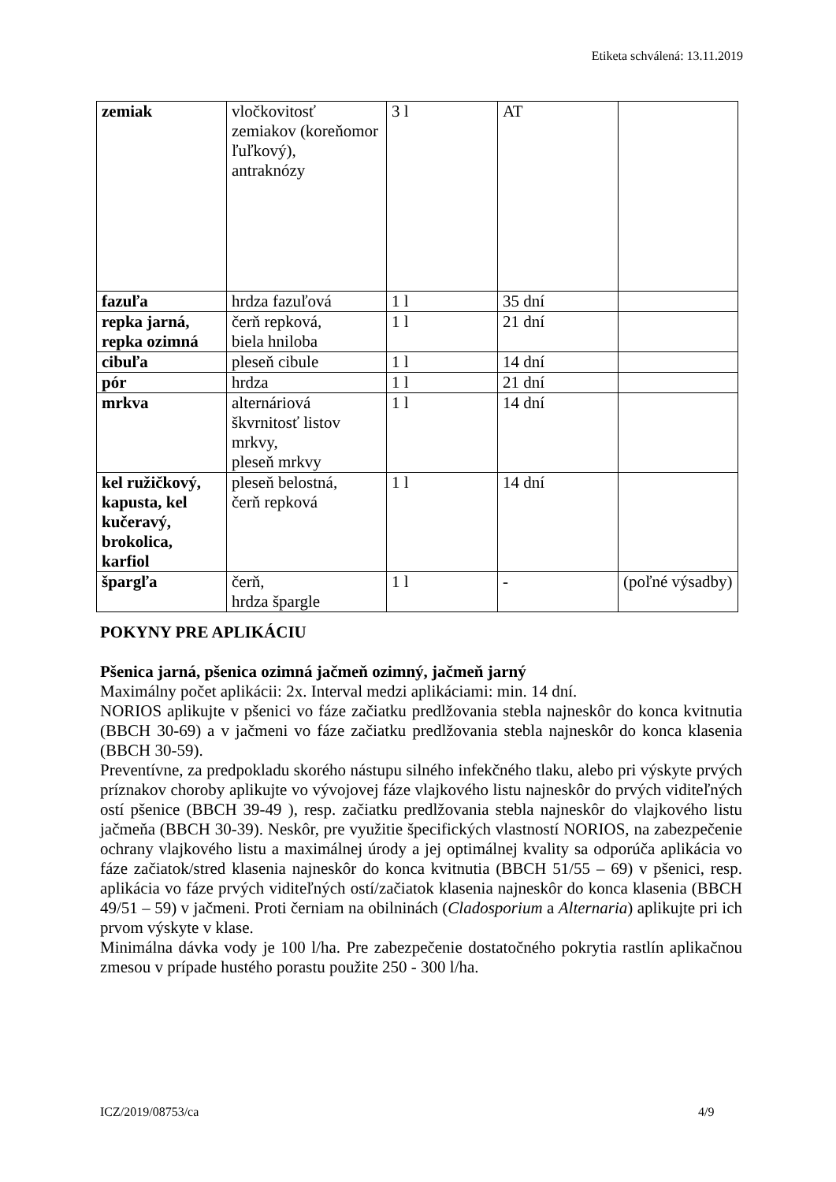Etiketa schválená: 13.11.2019
| zemiak | vločkovitosť zemiakov (koreňomor ľuľkový), antraknózy | 3 l | AT | |
| fazuľa | hrdza fazuľová | 1 l | 35 dní | |
| repka jarná, repka ozimná | čerň repková, biela hniloba | 1 l | 21 dní | |
| cibuľa | pleseň cibule | 1 l | 14 dní | |
| pór | hrdza | 1 l | 21 dní | |
| mrkva | alternáriová škvrnitosť listov mrkvy, pleseň mrkvy | 1 l | 14 dní | |
| kel ružičkový, kapusta, kel kučeravý, brokolica, karfiol | pleseň belostná, čerň repková | 1 l | 14 dní | |
| špargľa | čerň, hrdza špargle | 1 l | - | (poľné výsadby) |
POKYNY PRE APLIKÁCIU
Pšenica jarná, pšenica ozimná jačmeň ozimný, jačmeň jarný
Maximálny počet aplikácii: 2x. Interval medzi aplikáciami: min. 14 dní.
NORIOS aplikujte v pšenici vo fáze začiatku predlžovania stebla najneskôr do konca kvitnutia (BBCH 30-69) a v jačmeni vo fáze začiatku predlžovania stebla najneskôr do konca klasenia (BBCH 30-59).
Preventívne, za predpokladu skorého nástupu silného infekčného tlaku, alebo pri výskyte prvých príznakov choroby aplikujte vo vývojovej fáze vlajkového listu najneskôr do prvých viditeľných ostí pšenice (BBCH 39-49 ), resp. začiatku predlžovania stebla najneskôr do vlajkového listu jačmeňa (BBCH 30-39). Neskôr, pre využitie špecifických vlastností NORIOS, na zabezpečenie ochrany vlajkového listu a maximálnej úrody a jej optimálnej kvality sa odporúča aplikácia vo fáze začiatok/stred klasenia najneskôr do konca kvitnutia (BBCH 51/55 – 69) v pšenici, resp. aplikácia vo fáze prvých viditeľných ostí/začiatok klasenia najneskôr do konca klasenia (BBCH 49/51 – 59) v jačmeni. Proti černiam na obilninách (Cladosporium a Alternaria) aplikujte pri ich prvom výskyte v klase.
Minimálna dávka vody je 100 l/ha. Pre zabezpečenie dostatočného pokrytia rastlín aplikačnou zmesou v prípade hustého porastu použite 250 - 300 l/ha.
ICZ/2019/08753/ca 4/9